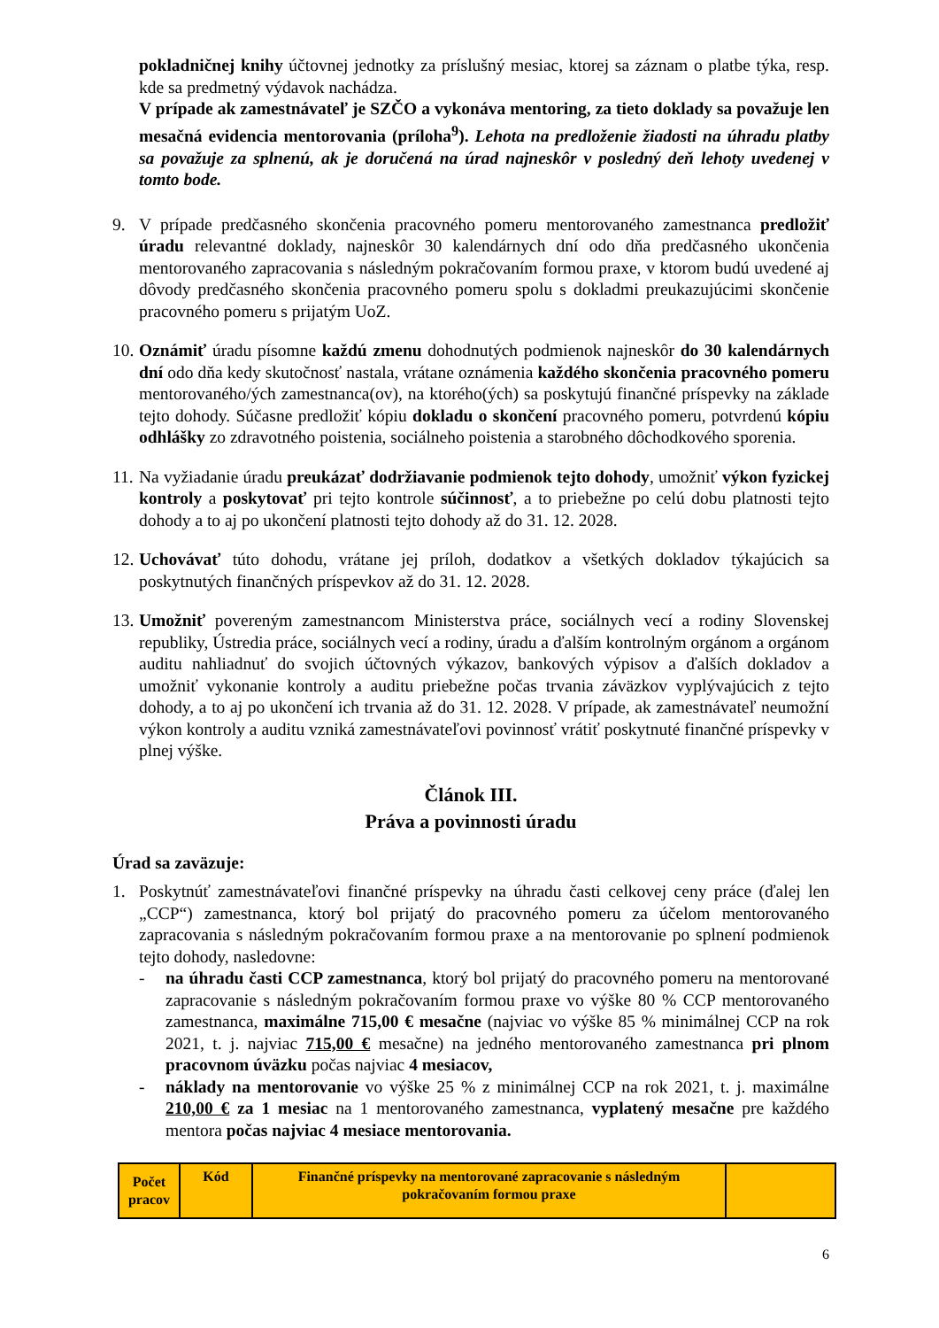pokladničnej knihy účtovnej jednotky za príslušný mesiac, ktorej sa záznam o platbe týka, resp. kde sa predmetný výdavok nachádza.
V prípade ak zamestnávateľ je SZČO a vykonáva mentoring, za tieto doklady sa považuje len mesačná evidencia mentorovania (príloha<sup>9</sup>). Lehota na predloženie žiadosti na úhradu platby sa považuje za splnenú, ak je doručená na úrad najneskôr v posledný deň lehoty uvedenej v tomto bode.
9. V prípade predčasného skončenia pracovného pomeru mentorovaného zamestnanca predložiť úradu relevantné doklady, najneskôr 30 kalendárnych dní odo dňa predčasného ukončenia mentorovaného zapracovania s následným pokračovaním formou praxe, v ktorom budú uvedené aj dôvody predčasného skončenia pracovného pomeru spolu s dokladmi preukazujúcimi skončenie pracovného pomeru s prijatým UoZ.
10.
Oznámiť úradu písomne každú zmenu dohodnutých podmienok najneskôr do 30 kalendárnych dní odo dňa kedy skutočnosť nastala, vrátane oznámenia každého skončenia pracovného pomeru mentorovaného/ých zamestnanca(ov), na ktorého(ých) sa poskytujú finančné príspevky na základe tejto dohody. Súčasne predložiť kópiu dokladu o skončení pracovného pomeru, potvrdenú kópiu odhlášky zo zdravotného poistenia, sociálneho poistenia a starobného dôchodkového sporenia.
11.
Na vyžiadanie úradu preukázať dodržiavanie podmienok tejto dohody, umožniť výkon fyzickej kontroly a poskytovať pri tejto kontrole súčinnosť, a to priebežne po celú dobu platnosti tejto dohody a to aj po ukončení platnosti tejto dohody až do 31. 12. 2028.
12.
Uchovávať túto dohodu, vrátane jej príloh, dodatkov a všetkých dokladov týkajúcich sa poskytnutých finančných príspevkov až do 31. 12. 2028.
13.
Umožniť povereným zamestnancom Ministerstva práce, sociálnych vecí a rodiny Slovenskej republiky, Ústredia práce, sociálnych vecí a rodiny, úradu a ďalším kontrolným orgánom a orgánom auditu nahliadnuť do svojich účtovných výkazov, bankových výpisov a ďalších dokladov a umožniť vykonanie kontroly a auditu priebežne počas trvania záväzkov vyplývajúcich z tejto dohody, a to aj po ukončení ich trvania až do 31. 12. 2028. V prípade, ak zamestnávateľ neumožní výkon kontroly a auditu vzniká zamestnávateľovi povinnosť vrátiť poskytnuté finančné príspevky v plnej výške.
Článok III.
Práva a povinnosti úradu
Úrad sa zaväzuje:
1. Poskytnúť zamestnávateľovi finančné príspevky na úhradu časti celkovej ceny práce (ďalej len „CCP“) zamestnanca, ktorý bol prijatý do pracovného pomeru za účelom mentorovaného zapracovania s následným pokračovaním formou praxe a na mentorovanie po splnení podmienok tejto dohody, nasledovne:
- na úhradu časti CCP zamestnanca, ktorý bol prijatý do pracovného pomeru na mentorované zapracovanie s následným pokračovaním formou praxe vo výške 80 % CCP mentorovaného zamestnanca, maximálne 715,00 € mesačne (najviac vo výške 85 % minimálnej CCP na rok 2021, t. j. najviac 715,00 € mesačne) na jedného mentorovaného zamestnanca pri plnom pracovnom úväzku počas najviac 4 mesiacov,
- náklady na mentorovanie vo výške 25 % z minimálnej CCP na rok 2021, t. j. maximálne 210,00 € za 1 mesiac na 1 mentorovaného zamestnanca, vyplatený mesačne pre každého mentora počas najviac 4 mesiace mentorovania.
| Počet pracov | Kód | Finančné príspevky na mentorované zapracovanie s následným pokračovaním formou praxe | |
6